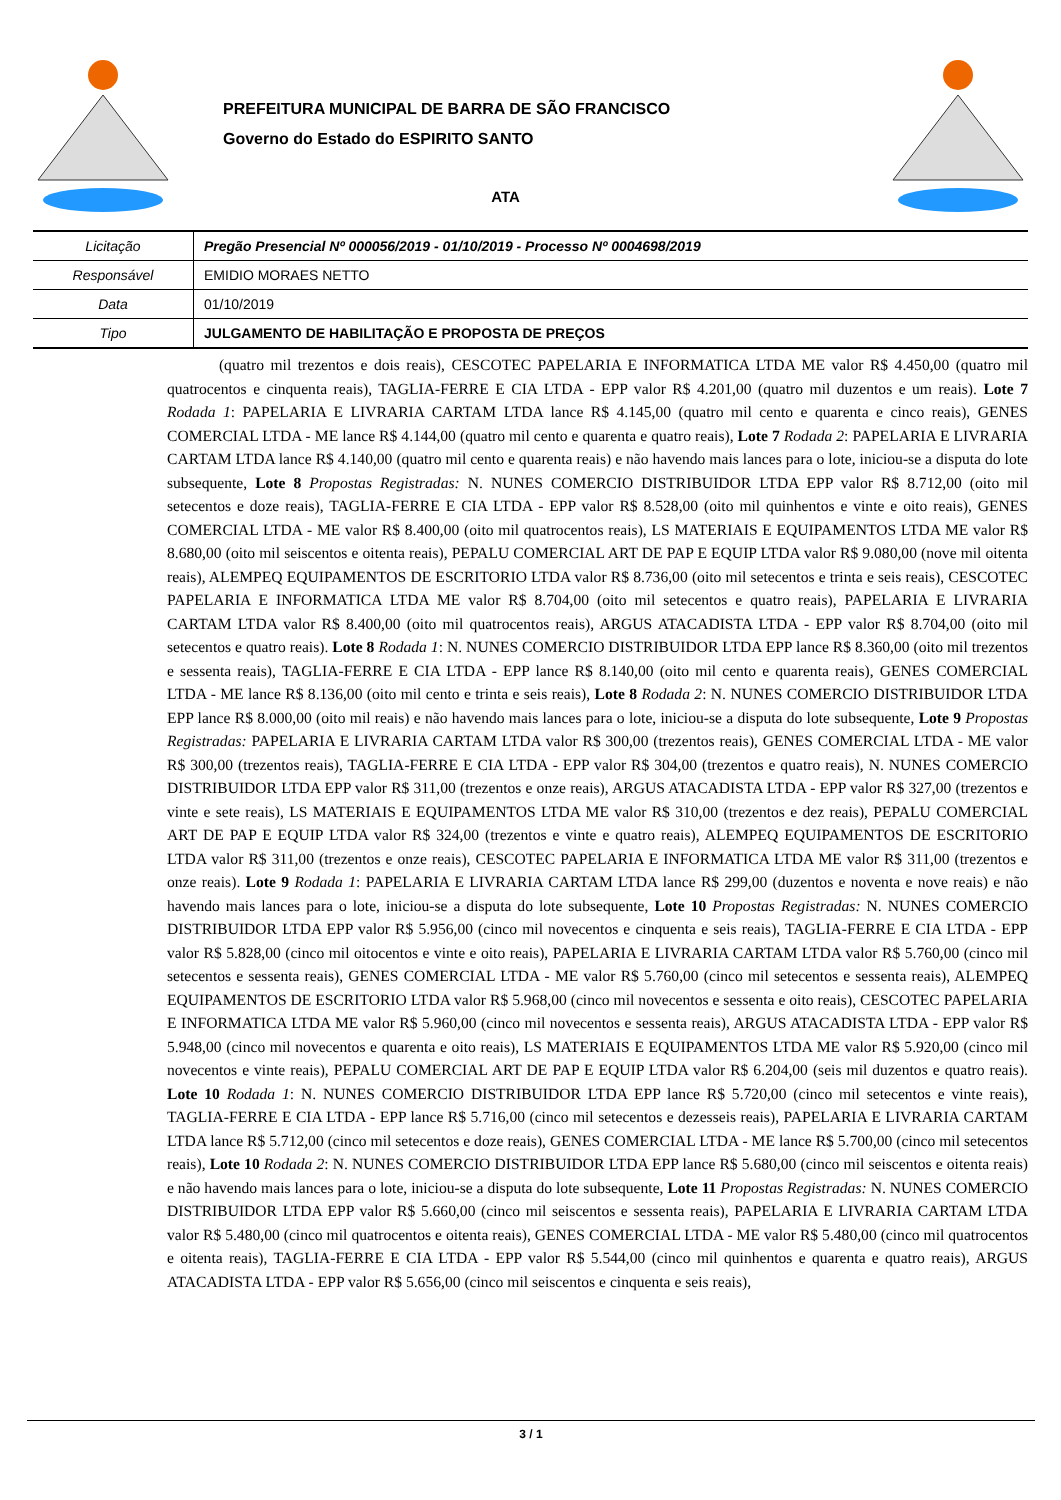PREFEITURA MUNICIPAL DE BARRA DE SÃO FRANCISCO
Governo do Estado do ESPIRITO SANTO
ATA
| Licitação | Pregão Presencial Nº 000056/2019 - 01/10/2019 - Processo Nº 0004698/2019 |
| Responsável | EMIDIO MORAES NETTO |
| Data | 01/10/2019 |
| Tipo | JULGAMENTO DE HABILITAÇÃO E PROPOSTA DE PREÇOS |
(quatro mil trezentos e dois reais), CESCOTEC PAPELARIA E INFORMATICA LTDA ME valor R$ 4.450,00 (quatro mil quatrocentos e cinquenta reais), TAGLIA-FERRE E CIA LTDA - EPP valor R$ 4.201,00 (quatro mil duzentos e um reais). Lote 7 Rodada 1: PAPELARIA E LIVRARIA CARTAM LTDA lance R$ 4.145,00 (quatro mil cento e quarenta e cinco reais), GENES COMERCIAL LTDA - ME lance R$ 4.144,00 (quatro mil cento e quarenta e quatro reais), Lote 7 Rodada 2: PAPELARIA E LIVRARIA CARTAM LTDA lance R$ 4.140,00 (quatro mil cento e quarenta reais) e não havendo mais lances para o lote, iniciou-se a disputa do lote subsequente, Lote 8 Propostas Registradas: N. NUNES COMERCIO DISTRIBUIDOR LTDA EPP valor R$ 8.712,00 (oito mil setecentos e doze reais), TAGLIA-FERRE E CIA LTDA - EPP valor R$ 8.528,00 (oito mil quinhentos e vinte e oito reais), GENES COMERCIAL LTDA - ME valor R$ 8.400,00 (oito mil quatrocentos reais), LS MATERIAIS E EQUIPAMENTOS LTDA ME valor R$ 8.680,00 (oito mil seiscentos e oitenta reais), PEPALU COMERCIAL ART DE PAP E EQUIP LTDA valor R$ 9.080,00 (nove mil oitenta reais), ALEMPEQ EQUIPAMENTOS DE ESCRITORIO LTDA valor R$ 8.736,00 (oito mil setecentos e trinta e seis reais), CESCOTEC PAPELARIA E INFORMATICA LTDA ME valor R$ 8.704,00 (oito mil setecentos e quatro reais), PAPELARIA E LIVRARIA CARTAM LTDA valor R$ 8.400,00 (oito mil quatrocentos reais), ARGUS ATACADISTA LTDA - EPP valor R$ 8.704,00 (oito mil setecentos e quatro reais). Lote 8 Rodada 1: N. NUNES COMERCIO DISTRIBUIDOR LTDA EPP lance R$ 8.360,00 (oito mil trezentos e sessenta reais), TAGLIA-FERRE E CIA LTDA - EPP lance R$ 8.140,00 (oito mil cento e quarenta reais), GENES COMERCIAL LTDA - ME lance R$ 8.136,00 (oito mil cento e trinta e seis reais), Lote 8 Rodada 2: N. NUNES COMERCIO DISTRIBUIDOR LTDA EPP lance R$ 8.000,00 (oito mil reais) e não havendo mais lances para o lote, iniciou-se a disputa do lote subsequente, Lote 9 Propostas Registradas: PAPELARIA E LIVRARIA CARTAM LTDA valor R$ 300,00 (trezentos reais), GENES COMERCIAL LTDA - ME valor R$ 300,00 (trezentos reais), TAGLIA-FERRE E CIA LTDA - EPP valor R$ 304,00 (trezentos e quatro reais), N. NUNES COMERCIO DISTRIBUIDOR LTDA EPP valor R$ 311,00 (trezentos e onze reais), ARGUS ATACADISTA LTDA - EPP valor R$ 327,00 (trezentos e vinte e sete reais), LS MATERIAIS E EQUIPAMENTOS LTDA ME valor R$ 310,00 (trezentos e dez reais), PEPALU COMERCIAL ART DE PAP E EQUIP LTDA valor R$ 324,00 (trezentos e vinte e quatro reais), ALEMPEQ EQUIPAMENTOS DE ESCRITORIO LTDA valor R$ 311,00 (trezentos e onze reais), CESCOTEC PAPELARIA E INFORMATICA LTDA ME valor R$ 311,00 (trezentos e onze reais). Lote 9 Rodada 1: PAPELARIA E LIVRARIA CARTAM LTDA lance R$ 299,00 (duzentos e noventa e nove reais) e não havendo mais lances para o lote, iniciou-se a disputa do lote subsequente, Lote 10 Propostas Registradas: N. NUNES COMERCIO DISTRIBUIDOR LTDA EPP valor R$ 5.956,00 (cinco mil novecentos e cinquenta e seis reais), TAGLIA-FERRE E CIA LTDA - EPP valor R$ 5.828,00 (cinco mil oitocentos e vinte e oito reais), PAPELARIA E LIVRARIA CARTAM LTDA valor R$ 5.760,00 (cinco mil setecentos e sessenta reais), GENES COMERCIAL LTDA - ME valor R$ 5.760,00 (cinco mil setecentos e sessenta reais), ALEMPEQ EQUIPAMENTOS DE ESCRITORIO LTDA valor R$ 5.968,00 (cinco mil novecentos e sessenta e oito reais), CESCOTEC PAPELARIA E INFORMATICA LTDA ME valor R$ 5.960,00 (cinco mil novecentos e sessenta reais), ARGUS ATACADISTA LTDA - EPP valor R$ 5.948,00 (cinco mil novecentos e quarenta e oito reais), LS MATERIAIS E EQUIPAMENTOS LTDA ME valor R$ 5.920,00 (cinco mil novecentos e vinte reais), PEPALU COMERCIAL ART DE PAP E EQUIP LTDA valor R$ 6.204,00 (seis mil duzentos e quatro reais). Lote 10 Rodada 1: N. NUNES COMERCIO DISTRIBUIDOR LTDA EPP lance R$ 5.720,00 (cinco mil setecentos e vinte reais), TAGLIA-FERRE E CIA LTDA - EPP lance R$ 5.716,00 (cinco mil setecentos e dezesseis reais), PAPELARIA E LIVRARIA CARTAM LTDA lance R$ 5.712,00 (cinco mil setecentos e doze reais), GENES COMERCIAL LTDA - ME lance R$ 5.700,00 (cinco mil setecentos reais), Lote 10 Rodada 2: N. NUNES COMERCIO DISTRIBUIDOR LTDA EPP lance R$ 5.680,00 (cinco mil seiscentos e oitenta reais) e não havendo mais lances para o lote, iniciou-se a disputa do lote subsequente, Lote 11 Propostas Registradas: N. NUNES COMERCIO DISTRIBUIDOR LTDA EPP valor R$ 5.660,00 (cinco mil seiscentos e sessenta reais), PAPELARIA E LIVRARIA CARTAM LTDA valor R$ 5.480,00 (cinco mil quatrocentos e oitenta reais), GENES COMERCIAL LTDA - ME valor R$ 5.480,00 (cinco mil quatrocentos e oitenta reais), TAGLIA-FERRE E CIA LTDA - EPP valor R$ 5.544,00 (cinco mil quinhentos e quarenta e quatro reais), ARGUS ATACADISTA LTDA - EPP valor R$ 5.656,00 (cinco mil seiscentos e cinquenta e seis reais),
3 / 1